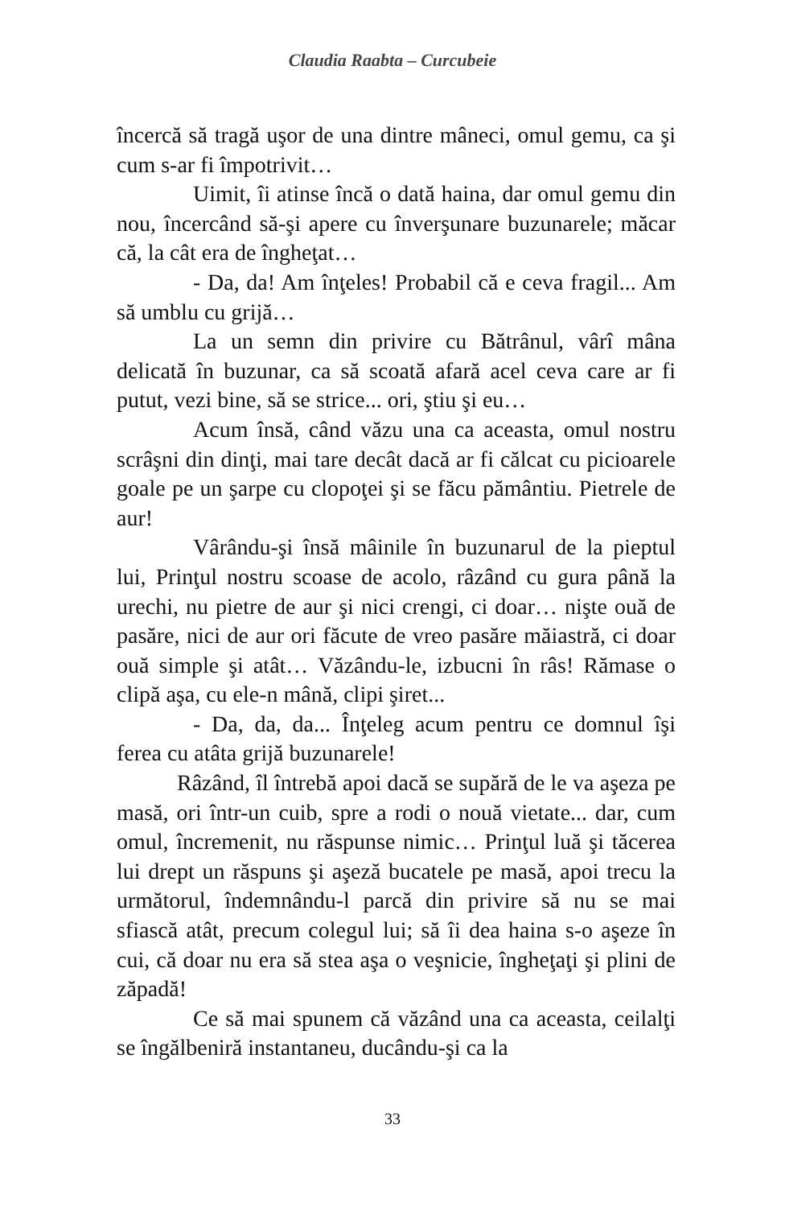Claudia Raabta – Curcubeie
încercă să tragă uşor de una dintre mâneci, omul gemu, ca şi cum s-ar fi împotrivit…
Uimit, îi atinse încă o dată haina, dar omul gemu din nou, încercând să-şi apere cu înverşunare buzunarele; măcar că, la cât era de îngheţat…
- Da, da! Am înţeles! Probabil că e ceva fragil... Am să umblu cu grijă…
La un semn din privire cu Bătrânul, vârî mâna delicată în buzunar, ca să scoată afară acel ceva care ar fi putut, vezi bine, să se strice... ori, ştiu şi eu…
Acum însă, când văzu una ca aceasta, omul nostru scrâşni din dinţi, mai tare decât dacă ar fi călcat cu picioarele goale pe un şarpe cu clopoţei şi se făcu pământiu. Pietrele de aur!
Vârându-şi însă mâinile în buzunarul de la pieptul lui, Prinţul nostru scoase de acolo, râzând cu gura până la urechi, nu pietre de aur şi nici crengi, ci doar… nişte ouă de pasăre, nici de aur ori făcute de vreo pasăre măiastră, ci doar ouă simple şi atât… Văzându-le, izbucni în râs! Rămase o clipă aşa, cu ele-n mână, clipi şiret...
- Da, da, da... Înţeleg acum pentru ce domnul îşi ferea cu atâta grijă buzunarele!
Râzând, îl întrebă apoi dacă se supără de le va aşeza pe masă, ori într-un cuib, spre a rodi o nouă vietate... dar, cum omul, încremenit, nu răspunse nimic… Prinţul luă şi tăcerea lui drept un răspuns şi aşeză bucatele pe masă, apoi trecu la următorul, îndemnându-l parcă din privire să nu se mai sfiască atât, precum colegul lui; să îi dea haina s-o aşeze în cui, că doar nu era să stea aşa o veşnicie, îngheţaţi şi plini de zăpadă!
Ce să mai spunem că văzând una ca aceasta, ceilalţi se îngălbeniră instantaneu, ducându-şi ca la
33